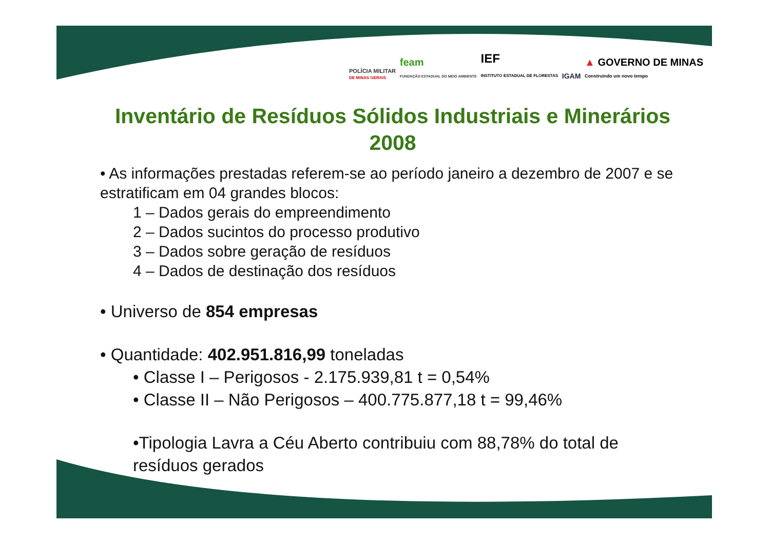POLÍCIA MILITAR
DE MINAS GERAIS
feam
FUNDAÇÃO ESTADUAL DO MEIO AMBIENTE
IEF
INSTITUTO ESTADUAL DE FLORESTAS
IGAM
▲ GOVERNO DE MINAS
Construindo um novo tempo
Inventário de Resíduos Sólidos Industriais e Minerários 2008
• As informações prestadas referem-se ao período janeiro a dezembro de 2007 e se estratificam em 04 grandes blocos:
1 – Dados gerais do empreendimento
2 – Dados sucintos do processo produtivo
3 – Dados sobre geração de resíduos
4 – Dados de destinação dos resíduos
• Universo de 854 empresas
• Quantidade: 402.951.816,99 toneladas
• Classe I – Perigosos - 2.175.939,81 t = 0,54%
• Classe II – Não Perigosos – 400.775.877,18 t = 99,46%
•Tipologia Lavra a Céu Aberto contribuiu com 88,78% do total de resíduos gerados